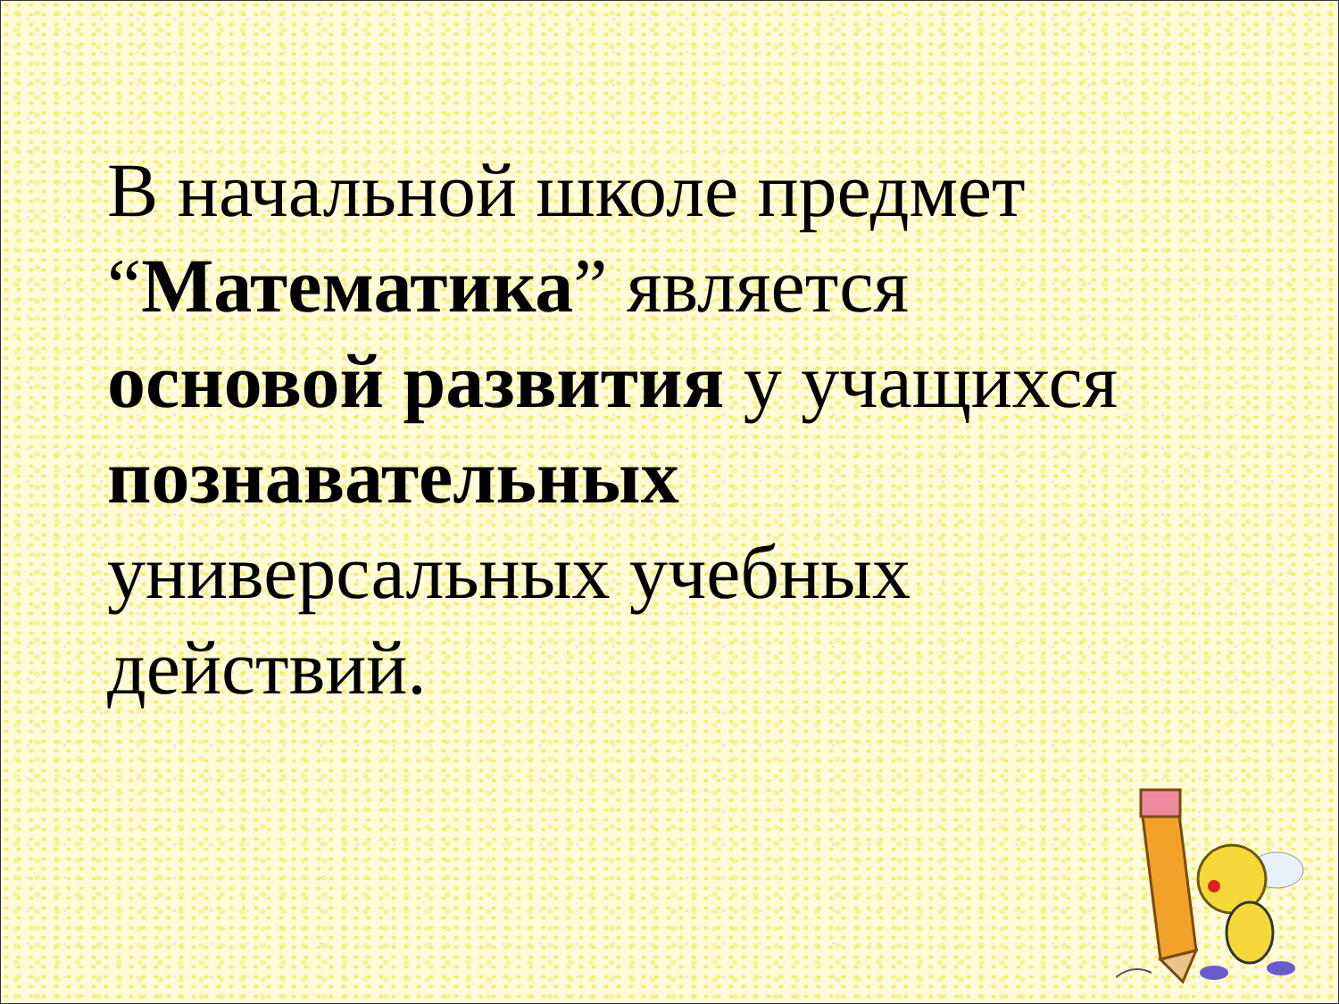В начальной школе предмет
“Математика” является
основой развития у учащихся
познавательных
универсальных учебных
действий.